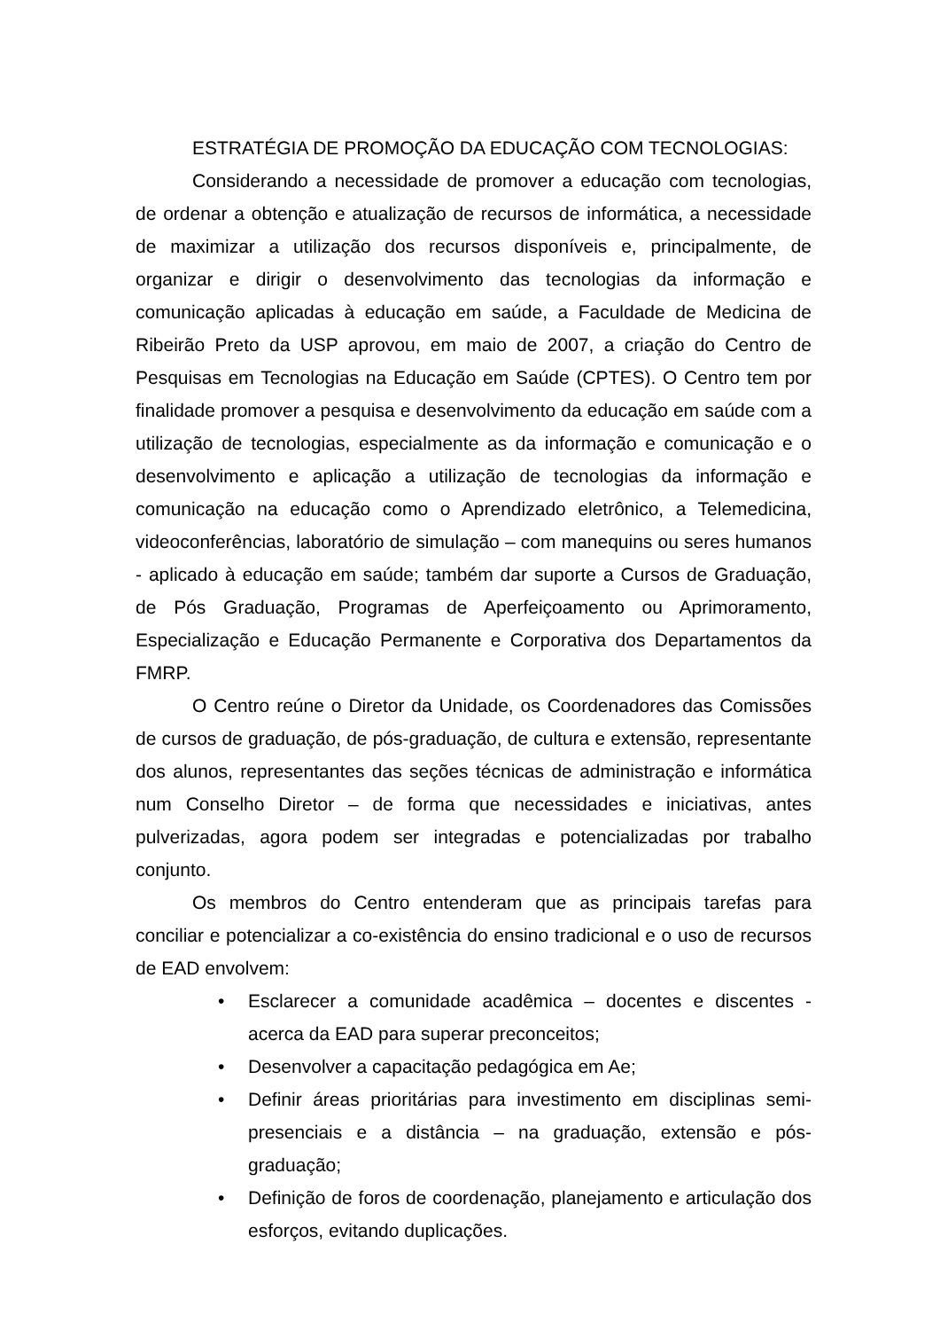ESTRATÉGIA DE PROMOÇÃO DA EDUCAÇÃO COM TECNOLOGIAS:
Considerando a necessidade de promover a educação com tecnologias, de ordenar a obtenção e atualização de recursos de informática, a necessidade de maximizar a utilização dos recursos disponíveis e, principalmente, de organizar e dirigir o desenvolvimento das tecnologias da informação e comunicação aplicadas à educação em saúde, a Faculdade de Medicina de Ribeirão Preto da USP aprovou, em maio de 2007, a criação do Centro de Pesquisas em Tecnologias na Educação em Saúde (CPTES). O Centro tem por finalidade promover a pesquisa e desenvolvimento da educação em saúde com a utilização de tecnologias, especialmente as da informação e comunicação e o desenvolvimento e aplicação a utilização de tecnologias da informação e comunicação na educação como o Aprendizado eletrônico, a Telemedicina, videoconferências, laboratório de simulação – com manequins ou seres humanos - aplicado à educação em saúde; também dar suporte a Cursos de Graduação, de Pós Graduação, Programas de Aperfeiçoamento ou Aprimoramento, Especialização e Educação Permanente e Corporativa dos Departamentos da FMRP.
O Centro reúne o Diretor da Unidade, os Coordenadores das Comissões de cursos de graduação, de pós-graduação, de cultura e extensão, representante dos alunos, representantes das seções técnicas de administração e informática num Conselho Diretor – de forma que necessidades e iniciativas, antes pulverizadas, agora podem ser integradas e potencializadas por trabalho conjunto.
Os membros do Centro entenderam que as principais tarefas para conciliar e potencializar a co-existência do ensino tradicional e o uso de recursos de EAD envolvem:
• Esclarecer a comunidade acadêmica – docentes e discentes - acerca da EAD para superar preconceitos;
• Desenvolver a capacitação pedagógica em Ae;
• Definir áreas prioritárias para investimento em disciplinas semi-presenciais e a distância – na graduação, extensão e pós-graduação;
• Definição de foros de coordenação, planejamento e articulação dos esforços, evitando duplicações.